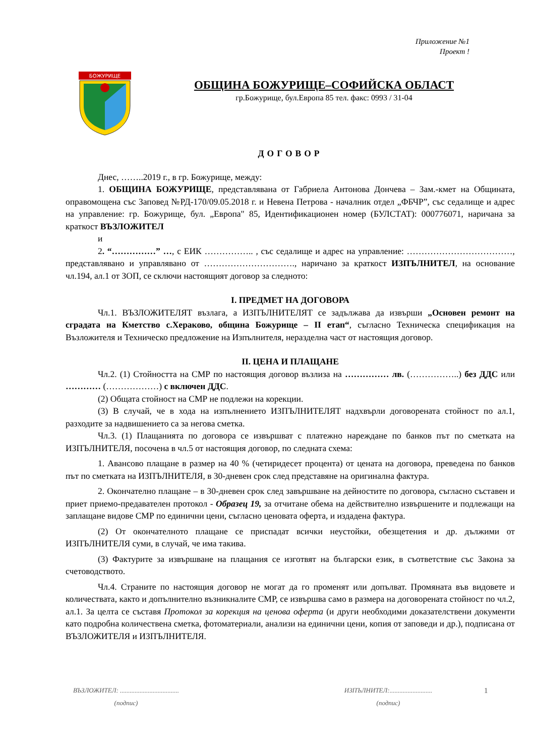Приложение №1
Проект !
БОЖУРИЩЕ
ОБЩИНА БОЖУРИЩЕ–СОФИЙСКА ОБЛАСТ
гр.Божурище, бул.Европа 85 тел. факс: 0993 / 31-04
ДОГОВОР
Днес, ……..2019 г., в гр. Божурище, между:
1. ОБЩИНА БОЖУРИЩЕ, представлявана от Габриела Антонова Дончева – Зам.-кмет на Общината, оправомощена със Заповед №РД-170/09.05.2018 г. и Невена Петрова - началник отдел „ФБЧР”, със седалище и адрес на управление: гр. Божурище, бул. „Европа" 85, Идентификационен номер (БУЛСТАТ): 000776071, наричана за краткост ВЪЗЛОЖИТЕЛ
и
2. “……………” …, с ЕИК …………….. , със седалище и адрес на управление: ………………………………, представлявано и управлявано от …………………………., наричано за краткост ИЗПЪЛНИТЕЛ, на основание чл.194, ал.1 от ЗОП, се сключи настоящият договор за следното:
I. ПРЕДМЕТ НА ДОГОВОРА
Чл.1. ВЪЗЛОЖИТЕЛЯТ възлага, а ИЗПЪЛНИТЕЛЯТ се задължава да извърши „Основен ремонт на сградата на Кметство с.Хераково, община Божурище – II етап“, съгласно Техническа спецификация на Възложителя и Техническо предложение на Изпълнителя, неразделна част от настоящия договор.
II. ЦЕНА И ПЛАЩАНЕ
Чл.2. (1) Стойността на СМР по настоящия договор възлиза на …………… лв. (……………..) без ДДС или ………… (………………) с включен ДДС.
(2) Общата стойност на СМР не подлежи на корекции.
(3) В случай, че в хода на изпълнението ИЗПЪЛНИТЕЛЯТ надхвърли договорената стойност по ал.1, разходите за надвишението са за негова сметка.
Чл.3. (1) Плащанията по договора се извършват с платежно нареждане по банков път по сметката на ИЗПЪЛНИТЕЛЯ, посочена в чл.5 от настоящия договор, по следната схема:
1. Авансово плащане в размер на 40 % (четиридесет процента) от цената на договора, преведена по банков път по сметката на ИЗПЪЛНИТЕЛЯ, в 30-дневен срок след представяне на оригинална фактура.
2. Окончателно плащане – в 30-дневен срок след завършване на дейностите по договора, съгласно съставен и приет приемо-предавателен протокол - Образец 19, за отчитане обема на действително извършените и подлежащи на заплащане видове СМР по единични цени, съгласно ценовата оферта, и издадена фактура.
(2) От окончателното плащане се приспадат всички неустойки, обезщетения и др. дължими от ИЗПЪЛНИТЕЛЯ суми, в случай, че има такива.
(3) Фактурите за извършване на плащания се изготвят на български език, в съответствие със Закона за счетоводството.
Чл.4. Страните по настоящия договор не могат да го променят или допълват. Промяната във видовете и количествата, както и допълнително възникналите СМР, се извършва само в размера на договорената стойност по чл.2, ал.1. За целта се съставя Протокол за корекция на ценова оферта (и други необходими доказателствени документи като подробна количествена сметка, фотоматериали, анализи на единични цени, копия от заповеди и др.), подписана от ВЪЗЛОЖИТЕЛЯ и ИЗПЪЛНИТЕЛЯ.
ВЪЗЛОЖИТЕЛ: ....................................
(подпис)
ИЗПЪЛНИТЕЛ:..........................
(подпис)
1